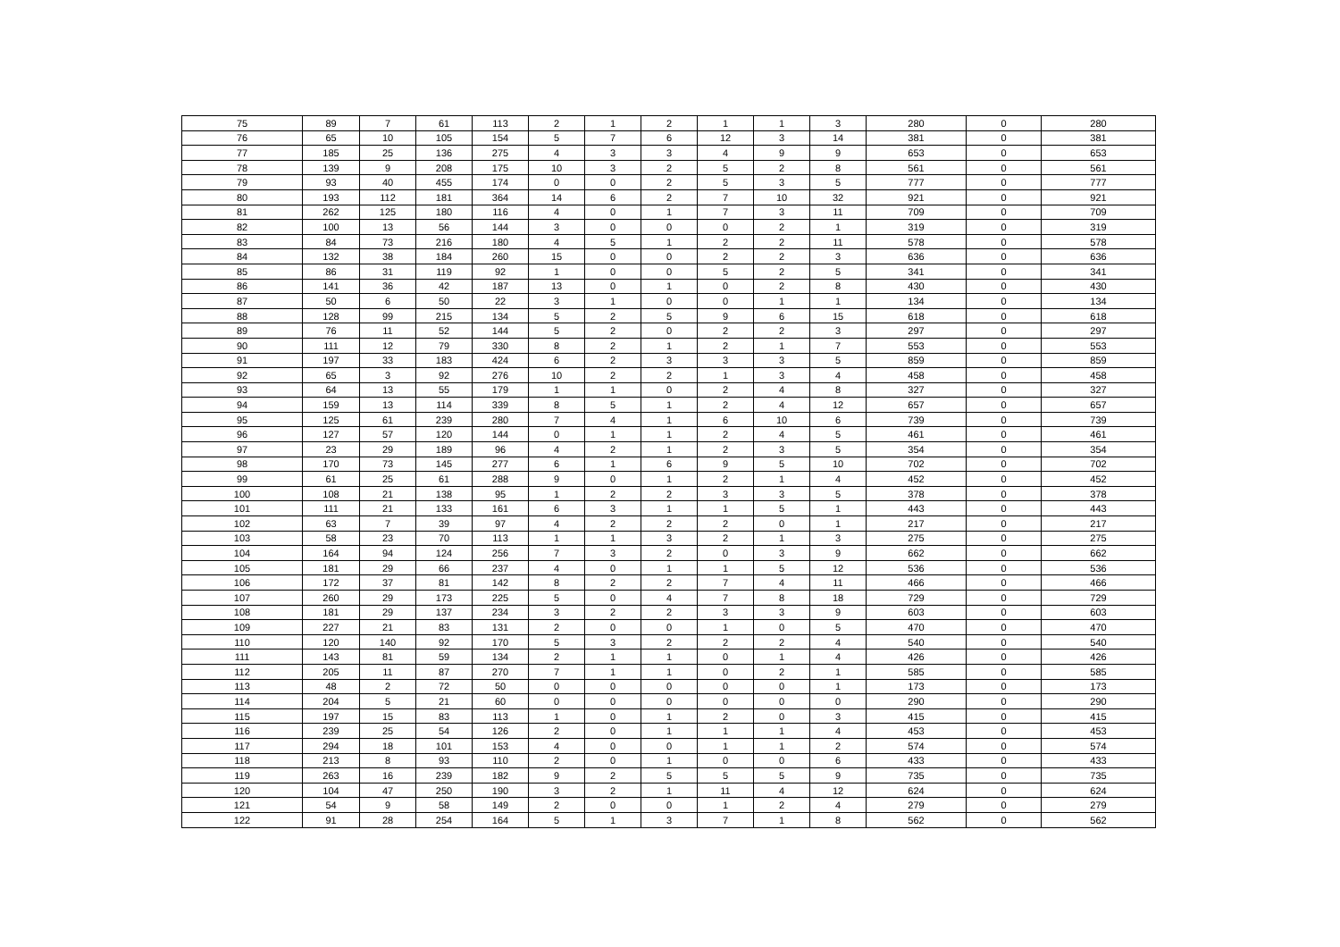| 75 | 89 | 7 | 61 | 113 | 2 | 1 | 2 | 1 | 1 | 3 | 280 | 0 | 280 |
| 76 | 65 | 10 | 105 | 154 | 5 | 7 | 6 | 12 | 3 | 14 | 381 | 0 | 381 |
| 77 | 185 | 25 | 136 | 275 | 4 | 3 | 3 | 4 | 9 | 9 | 653 | 0 | 653 |
| 78 | 139 | 9 | 208 | 175 | 10 | 3 | 2 | 5 | 2 | 8 | 561 | 0 | 561 |
| 79 | 93 | 40 | 455 | 174 | 0 | 0 | 2 | 5 | 3 | 5 | 777 | 0 | 777 |
| 80 | 193 | 112 | 181 | 364 | 14 | 6 | 2 | 7 | 10 | 32 | 921 | 0 | 921 |
| 81 | 262 | 125 | 180 | 116 | 4 | 0 | 1 | 7 | 3 | 11 | 709 | 0 | 709 |
| 82 | 100 | 13 | 56 | 144 | 3 | 0 | 0 | 0 | 2 | 1 | 319 | 0 | 319 |
| 83 | 84 | 73 | 216 | 180 | 4 | 5 | 1 | 2 | 2 | 11 | 578 | 0 | 578 |
| 84 | 132 | 38 | 184 | 260 | 15 | 0 | 0 | 2 | 2 | 3 | 636 | 0 | 636 |
| 85 | 86 | 31 | 119 | 92 | 1 | 0 | 0 | 5 | 2 | 5 | 341 | 0 | 341 |
| 86 | 141 | 36 | 42 | 187 | 13 | 0 | 1 | 0 | 2 | 8 | 430 | 0 | 430 |
| 87 | 50 | 6 | 50 | 22 | 3 | 1 | 0 | 0 | 1 | 1 | 134 | 0 | 134 |
| 88 | 128 | 99 | 215 | 134 | 5 | 2 | 5 | 9 | 6 | 15 | 618 | 0 | 618 |
| 89 | 76 | 11 | 52 | 144 | 5 | 2 | 0 | 2 | 2 | 3 | 297 | 0 | 297 |
| 90 | 111 | 12 | 79 | 330 | 8 | 2 | 1 | 2 | 1 | 7 | 553 | 0 | 553 |
| 91 | 197 | 33 | 183 | 424 | 6 | 2 | 3 | 3 | 3 | 5 | 859 | 0 | 859 |
| 92 | 65 | 3 | 92 | 276 | 10 | 2 | 2 | 1 | 3 | 4 | 458 | 0 | 458 |
| 93 | 64 | 13 | 55 | 179 | 1 | 1 | 0 | 2 | 4 | 8 | 327 | 0 | 327 |
| 94 | 159 | 13 | 114 | 339 | 8 | 5 | 1 | 2 | 4 | 12 | 657 | 0 | 657 |
| 95 | 125 | 61 | 239 | 280 | 7 | 4 | 1 | 6 | 10 | 6 | 739 | 0 | 739 |
| 96 | 127 | 57 | 120 | 144 | 0 | 1 | 1 | 2 | 4 | 5 | 461 | 0 | 461 |
| 97 | 23 | 29 | 189 | 96 | 4 | 2 | 1 | 2 | 3 | 5 | 354 | 0 | 354 |
| 98 | 170 | 73 | 145 | 277 | 6 | 1 | 6 | 9 | 5 | 10 | 702 | 0 | 702 |
| 99 | 61 | 25 | 61 | 288 | 9 | 0 | 1 | 2 | 1 | 4 | 452 | 0 | 452 |
| 100 | 108 | 21 | 138 | 95 | 1 | 2 | 2 | 3 | 3 | 5 | 378 | 0 | 378 |
| 101 | 111 | 21 | 133 | 161 | 6 | 3 | 1 | 1 | 5 | 1 | 443 | 0 | 443 |
| 102 | 63 | 7 | 39 | 97 | 4 | 2 | 2 | 2 | 0 | 1 | 217 | 0 | 217 |
| 103 | 58 | 23 | 70 | 113 | 1 | 1 | 3 | 2 | 1 | 3 | 275 | 0 | 275 |
| 104 | 164 | 94 | 124 | 256 | 7 | 3 | 2 | 0 | 3 | 9 | 662 | 0 | 662 |
| 105 | 181 | 29 | 66 | 237 | 4 | 0 | 1 | 1 | 5 | 12 | 536 | 0 | 536 |
| 106 | 172 | 37 | 81 | 142 | 8 | 2 | 2 | 7 | 4 | 11 | 466 | 0 | 466 |
| 107 | 260 | 29 | 173 | 225 | 5 | 0 | 4 | 7 | 8 | 18 | 729 | 0 | 729 |
| 108 | 181 | 29 | 137 | 234 | 3 | 2 | 2 | 3 | 3 | 9 | 603 | 0 | 603 |
| 109 | 227 | 21 | 83 | 131 | 2 | 0 | 0 | 1 | 0 | 5 | 470 | 0 | 470 |
| 110 | 120 | 140 | 92 | 170 | 5 | 3 | 2 | 2 | 2 | 4 | 540 | 0 | 540 |
| 111 | 143 | 81 | 59 | 134 | 2 | 1 | 1 | 0 | 1 | 4 | 426 | 0 | 426 |
| 112 | 205 | 11 | 87 | 270 | 7 | 1 | 1 | 0 | 2 | 1 | 585 | 0 | 585 |
| 113 | 48 | 2 | 72 | 50 | 0 | 0 | 0 | 0 | 0 | 1 | 173 | 0 | 173 |
| 114 | 204 | 5 | 21 | 60 | 0 | 0 | 0 | 0 | 0 | 0 | 290 | 0 | 290 |
| 115 | 197 | 15 | 83 | 113 | 1 | 0 | 1 | 2 | 0 | 3 | 415 | 0 | 415 |
| 116 | 239 | 25 | 54 | 126 | 2 | 0 | 1 | 1 | 1 | 4 | 453 | 0 | 453 |
| 117 | 294 | 18 | 101 | 153 | 4 | 0 | 0 | 1 | 1 | 2 | 574 | 0 | 574 |
| 118 | 213 | 8 | 93 | 110 | 2 | 0 | 1 | 0 | 0 | 6 | 433 | 0 | 433 |
| 119 | 263 | 16 | 239 | 182 | 9 | 2 | 5 | 5 | 5 | 9 | 735 | 0 | 735 |
| 120 | 104 | 47 | 250 | 190 | 3 | 2 | 1 | 11 | 4 | 12 | 624 | 0 | 624 |
| 121 | 54 | 9 | 58 | 149 | 2 | 0 | 0 | 1 | 2 | 4 | 279 | 0 | 279 |
| 122 | 91 | 28 | 254 | 164 | 5 | 1 | 3 | 7 | 1 | 8 | 562 | 0 | 562 |